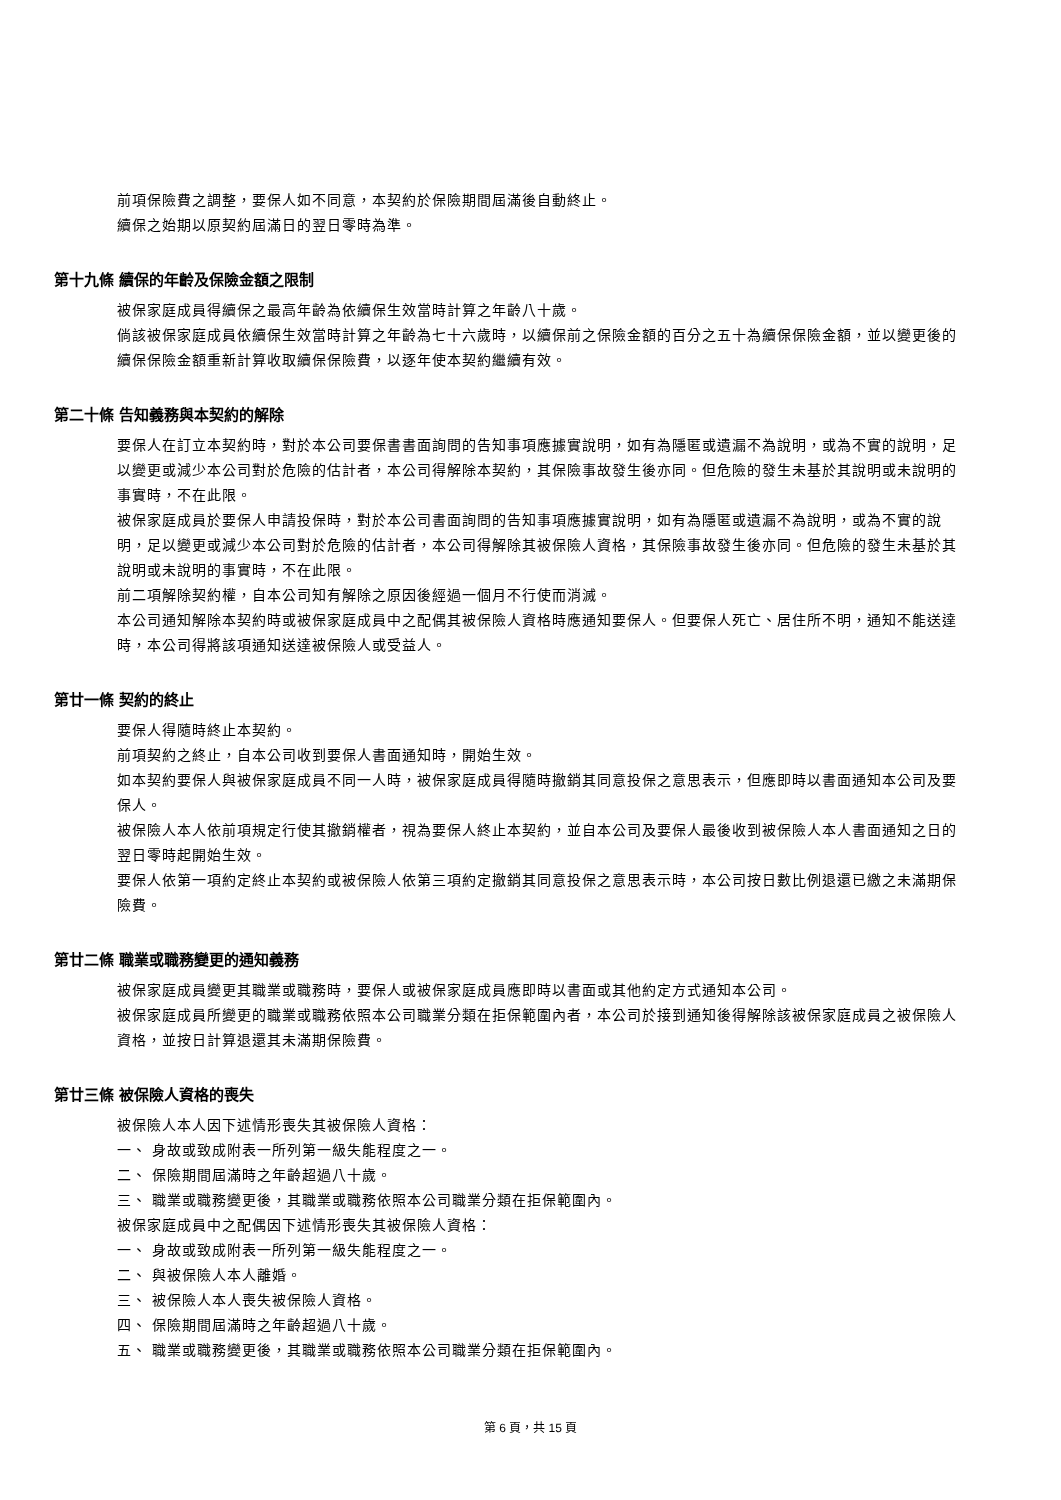前項保險費之調整，要保人如不同意，本契約於保險期間屆滿後自動終止。
續保之始期以原契約屆滿日的翌日零時為準。
第十九條 續保的年齡及保險金額之限制
被保家庭成員得續保之最高年齡為依續保生效當時計算之年齡八十歲。
倘該被保家庭成員依續保生效當時計算之年齡為七十六歲時，以續保前之保險金額的百分之五十為續保保險金額，並以變更後的續保保險金額重新計算收取續保保險費，以逐年使本契約繼續有效。
第二十條 告知義務與本契約的解除
要保人在訂立本契約時，對於本公司要保書書面詢問的告知事項應據實說明，如有為隱匿或遺漏不為說明，或為不實的說明，足以變更或減少本公司對於危險的估計者，本公司得解除本契約，其保險事故發生後亦同。但危險的發生未基於其說明或未說明的事實時，不在此限。
被保家庭成員於要保人申請投保時，對於本公司書面詢問的告知事項應據實說明，如有為隱匿或遺漏不為說明，或為不實的說明，足以變更或減少本公司對於危險的估計者，本公司得解除其被保險人資格，其保險事故發生後亦同。但危險的發生未基於其說明或未說明的事實時，不在此限。
前二項解除契約權，自本公司知有解除之原因後經過一個月不行使而消滅。
本公司通知解除本契約時或被保家庭成員中之配偶其被保險人資格時應通知要保人。但要保人死亡、居住所不明，通知不能送達時，本公司得將該項通知送達被保險人或受益人。
第廿一條 契約的終止
要保人得隨時終止本契約。
前項契約之終止，自本公司收到要保人書面通知時，開始生效。
如本契約要保人與被保家庭成員不同一人時，被保家庭成員得隨時撤銷其同意投保之意思表示，但應即時以書面通知本公司及要保人。
被保險人本人依前項規定行使其撤銷權者，視為要保人終止本契約，並自本公司及要保人最後收到被保險人本人書面通知之日的翌日零時起開始生效。
要保人依第一項約定終止本契約或被保險人依第三項約定撤銷其同意投保之意思表示時，本公司按日數比例退還已繳之未滿期保險費。
第廿二條 職業或職務變更的通知義務
被保家庭成員變更其職業或職務時，要保人或被保家庭成員應即時以書面或其他約定方式通知本公司。
被保家庭成員所變更的職業或職務依照本公司職業分類在拒保範圍內者，本公司於接到通知後得解除該被保家庭成員之被保險人資格，並按日計算退還其未滿期保險費。
第廿三條 被保險人資格的喪失
被保險人本人因下述情形喪失其被保險人資格：
一、 身故或致成附表一所列第一級失能程度之一。
二、 保險期間屆滿時之年齡超過八十歲。
三、 職業或職務變更後，其職業或職務依照本公司職業分類在拒保範圍內。
被保家庭成員中之配偶因下述情形喪失其被保險人資格：
一、 身故或致成附表一所列第一級失能程度之一。
二、 與被保險人本人離婚。
三、 被保險人本人喪失被保險人資格。
四、 保險期間屆滿時之年齡超過八十歲。
五、 職業或職務變更後，其職業或職務依照本公司職業分類在拒保範圍內。
第 6 頁，共 15 頁